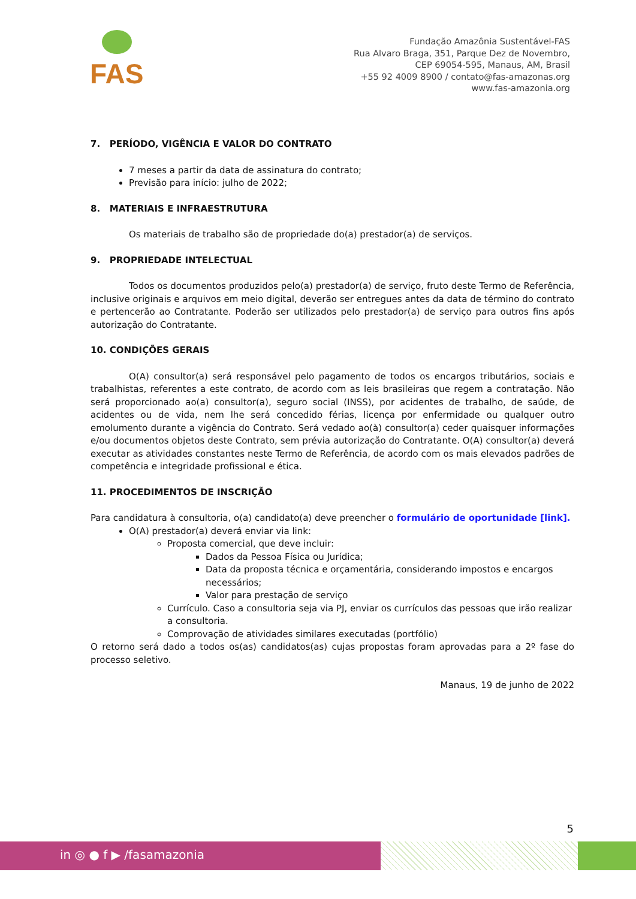FAS
Fundação Amazônia Sustentável-FAS
Rua Alvaro Braga, 351, Parque Dez de Novembro,
CEP 69054-595, Manaus, AM, Brasil
+55 92 4009 8900 / contato@fas-amazonas.org
www.fas-amazonia.org
7. PERÍODO, VIGÊNCIA E VALOR DO CONTRATO
7 meses a partir da data de assinatura do contrato;
Previsão para início: julho de 2022;
8. MATERIAIS E INFRAESTRUTURA
Os materiais de trabalho são de propriedade do(a) prestador(a) de serviços.
9. PROPRIEDADE INTELECTUAL
Todos os documentos produzidos pelo(a) prestador(a) de serviço, fruto deste Termo de Referência, inclusive originais e arquivos em meio digital, deverão ser entregues antes da data de término do contrato e pertencerão ao Contratante. Poderão ser utilizados pelo prestador(a) de serviço para outros fins após autorização do Contratante.
10. CONDIÇÕES GERAIS
O(A) consultor(a) será responsável pelo pagamento de todos os encargos tributários, sociais e trabalhistas, referentes a este contrato, de acordo com as leis brasileiras que regem a contratação. Não será proporcionado ao(a) consultor(a), seguro social (INSS), por acidentes de trabalho, de saúde, de acidentes ou de vida, nem lhe será concedido férias, licença por enfermidade ou qualquer outro emolumento durante a vigência do Contrato. Será vedado ao(à) consultor(a) ceder quaisquer informações e/ou documentos objetos deste Contrato, sem prévia autorização do Contratante. O(A) consultor(a) deverá executar as atividades constantes neste Termo de Referência, de acordo com os mais elevados padrões de competência e integridade profissional e ética.
11. PROCEDIMENTOS DE INSCRIÇÃO
Para candidatura à consultoria, o(a) candidato(a) deve preencher o formulário de oportunidade [link].
O(A) prestador(a) deverá enviar via link:
Proposta comercial, que deve incluir:
Dados da Pessoa Física ou Jurídica;
Data da proposta técnica e orçamentária, considerando impostos e encargos necessários;
Valor para prestação de serviço
Currículo. Caso a consultoria seja via PJ, enviar os currículos das pessoas que irão realizar a consultoria.
Comprovação de atividades similares executadas (portfólio)
O retorno será dado a todos os(as) candidatos(as) cujas propostas foram aprovadas para a 2º fase do processo seletivo.
Manaus, 19 de junho de 2022
5
in ◎ ● f ▶ /fasamazonia